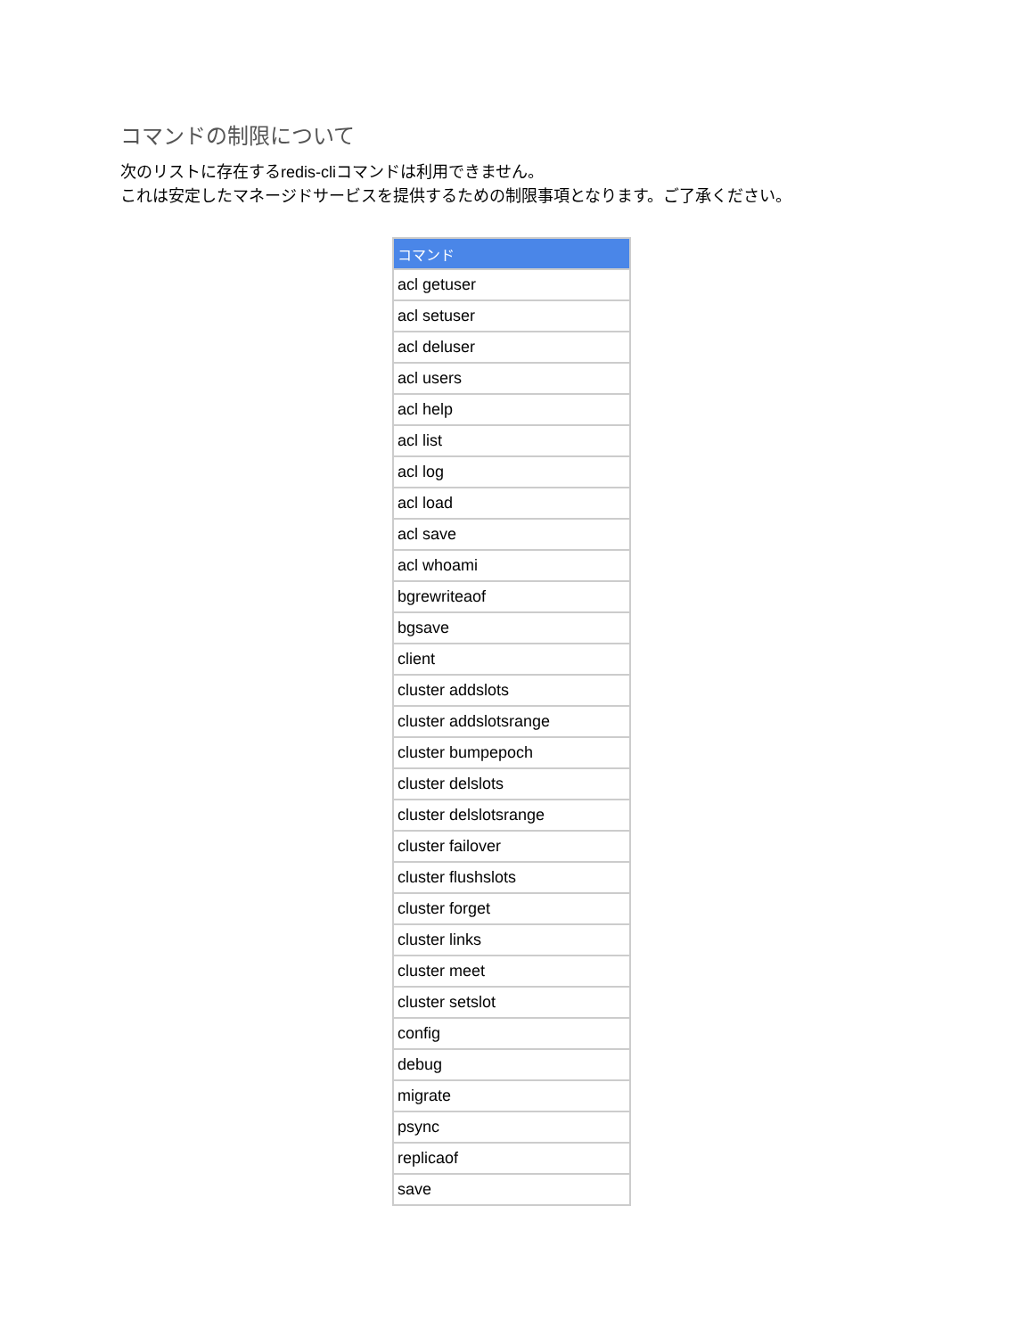コマンドの制限について
次のリストに存在するredis-cliコマンドは利用できません。
これは安定したマネージドサービスを提供するための制限事項となります。ご了承ください。
| コマンド |
| --- |
| acl getuser |
| acl setuser |
| acl deluser |
| acl users |
| acl help |
| acl list |
| acl log |
| acl load |
| acl save |
| acl whoami |
| bgrewriteaof |
| bgsave |
| client |
| cluster addslots |
| cluster addslotsrange |
| cluster bumpepoch |
| cluster delslots |
| cluster delslotsrange |
| cluster failover |
| cluster flushslots |
| cluster forget |
| cluster links |
| cluster meet |
| cluster setslot |
| config |
| debug |
| migrate |
| psync |
| replicaof |
| save |